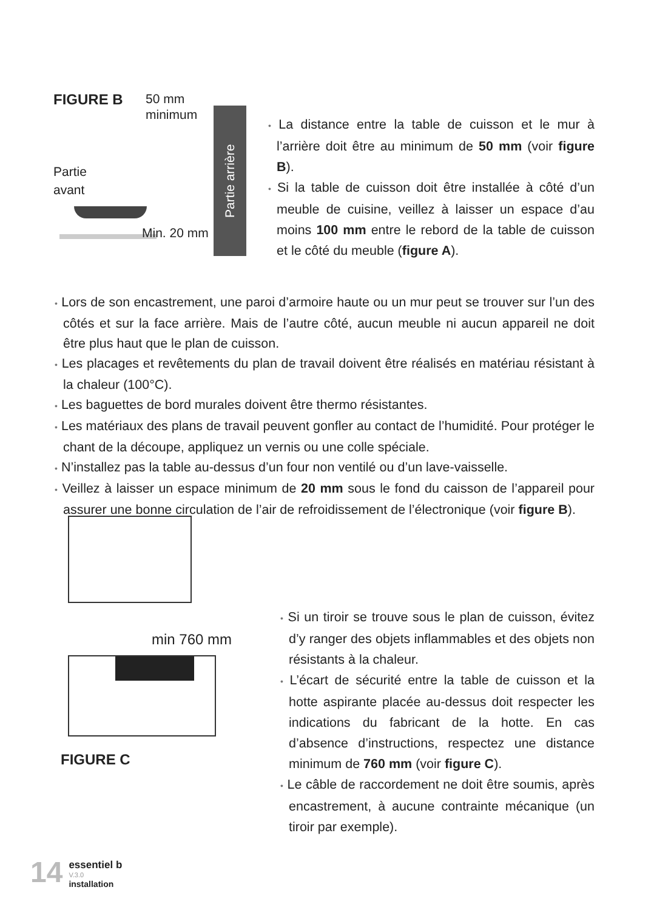FIGURE B
50 mm
minimum
Partie
avant
Partie arrière
Min. 20 mm
• La distance entre la table de cuisson et le mur à l’arrière doit être au minimum de 50 mm (voir figure B).
• Si la table de cuisson doit être installée à côté d’un meuble de cuisine, veillez à laisser un espace d’au moins 100 mm entre le rebord de la table de cuisson et le côté du meuble (figure A).
• Lors de son encastrement, une paroi d’armoire haute ou un mur peut se trouver sur l’un des côtés et sur la face arrière. Mais de l’autre côté, aucun meuble ni aucun appareil ne doit être plus haut que le plan de cuisson.
• Les placages et revêtements du plan de travail doivent être réalisés en matériau résistant à la chaleur (100°C).
• Les baguettes de bord murales doivent être thermo résistantes.
• Les matériaux des plans de travail peuvent gonfler au contact de l’humidité. Pour protéger le chant de la découpe, appliquez un vernis ou une colle spéciale.
• N’installez pas la table au-dessus d’un four non ventilé ou d’un lave-vaisselle.
• Veillez à laisser un espace minimum de 20 mm sous le fond du caisson de l’appareil pour assurer une bonne circulation de l’air de refroidissement de l’électronique (voir figure B).
min 760 mm
FIGURE C
• Si un tiroir se trouve sous le plan de cuisson, évitez d’y ranger des objets inflammables et des objets non résistants à la chaleur.
• L’écart de sécurité entre la table de cuisson et la hotte aspirante placée au-dessus doit respecter les indications du fabricant de la hotte. En cas d’absence d’instructions, respectez une distance minimum de 760 mm (voir figure C).
• Le câble de raccordement ne doit être soumis, après encastrement, à aucune contrainte mécanique (un tiroir par exemple).
14
essentiel b
V.3.0
installation